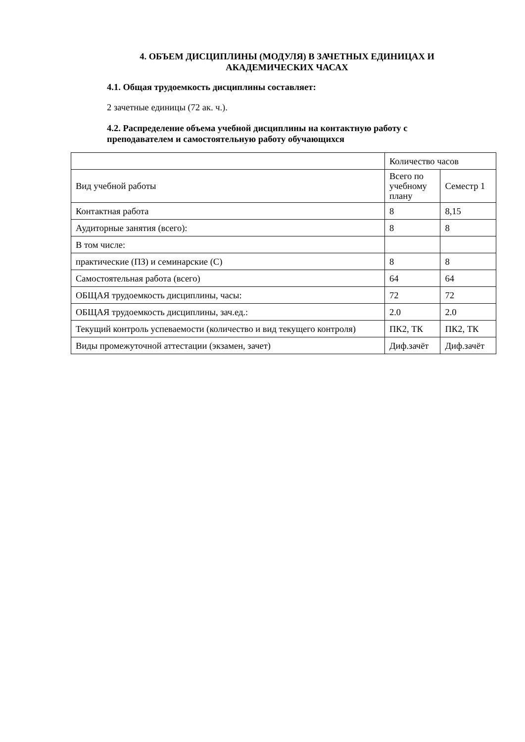4. ОБЪЕМ ДИСЦИПЛИНЫ (МОДУЛЯ) В ЗАЧЕТНЫХ ЕДИНИЦАХ И АКАДЕМИЧЕСКИХ ЧАСАХ
4.1. Общая трудоемкость дисциплины составляет:
2 зачетные единицы (72 ак. ч.).
4.2. Распределение объема учебной дисциплины на контактную работу с преподавателем и самостоятельную работу обучающихся
| | Количество часов | |
| Вид учебной работы | Всего по учебному плану | Семестр 1 |
| Контактная работа | 8 | 8,15 |
| Аудиторные занятия (всего): | 8 | 8 |
| В том числе: | | |
| практические (ПЗ) и семинарские (С) | 8 | 8 |
| Самостоятельная работа (всего) | 64 | 64 |
| ОБЩАЯ трудоемкость дисциплины, часы: | 72 | 72 |
| ОБЩАЯ трудоемкость дисциплины, зач.ед.: | 2.0 | 2.0 |
| Текущий контроль успеваемости (количество и вид текущего контроля) | ПК2, ТК | ПК2, ТК |
| Виды промежуточной аттестации (экзамен, зачет) | Диф.зачёт | Диф.зачёт |